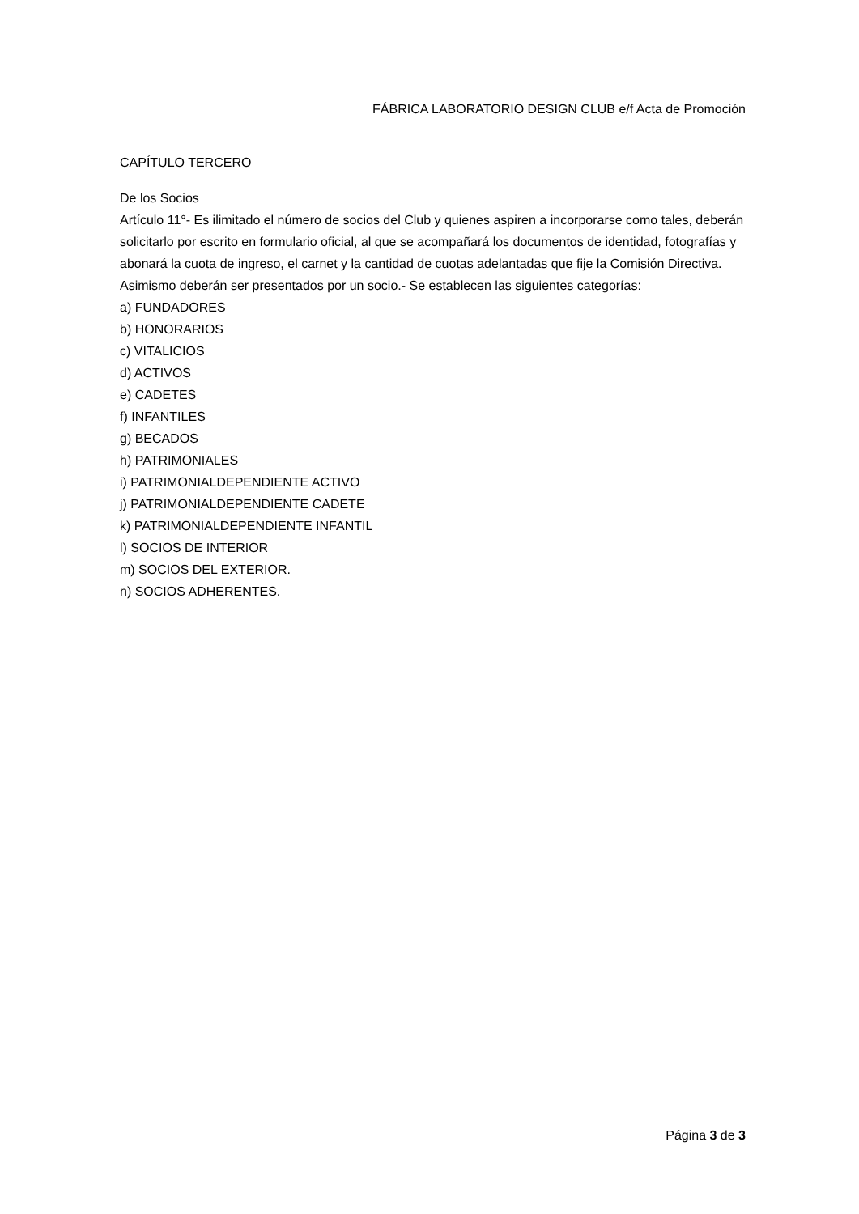FÁBRICA LABORATORIO DESIGN CLUB e/f Acta de Promoción
CAPÍTULO TERCERO
De los Socios
Artículo 11°- Es ilimitado el número de socios del Club y quienes aspiren a incorporarse como tales, deberán solicitarlo por escrito en formulario oficial, al que se acompañará los documentos de identidad, fotografías y abonará la cuota de ingreso, el carnet y la cantidad de cuotas adelantadas que fije la Comisión Directiva. Asimismo deberán ser presentados por un socio.- Se establecen las siguientes categorías:
a) FUNDADORES
b) HONORARIOS
c) VITALICIOS
d) ACTIVOS
e) CADETES
f) INFANTILES
g) BECADOS
h) PATRIMONIALES
i) PATRIMONIALDEPENDIENTE ACTIVO
j) PATRIMONIALDEPENDIENTE CADETE
k) PATRIMONIALDEPENDIENTE INFANTIL
l) SOCIOS DE INTERIOR
m) SOCIOS DEL EXTERIOR.
n) SOCIOS ADHERENTES.
Página 3 de 3